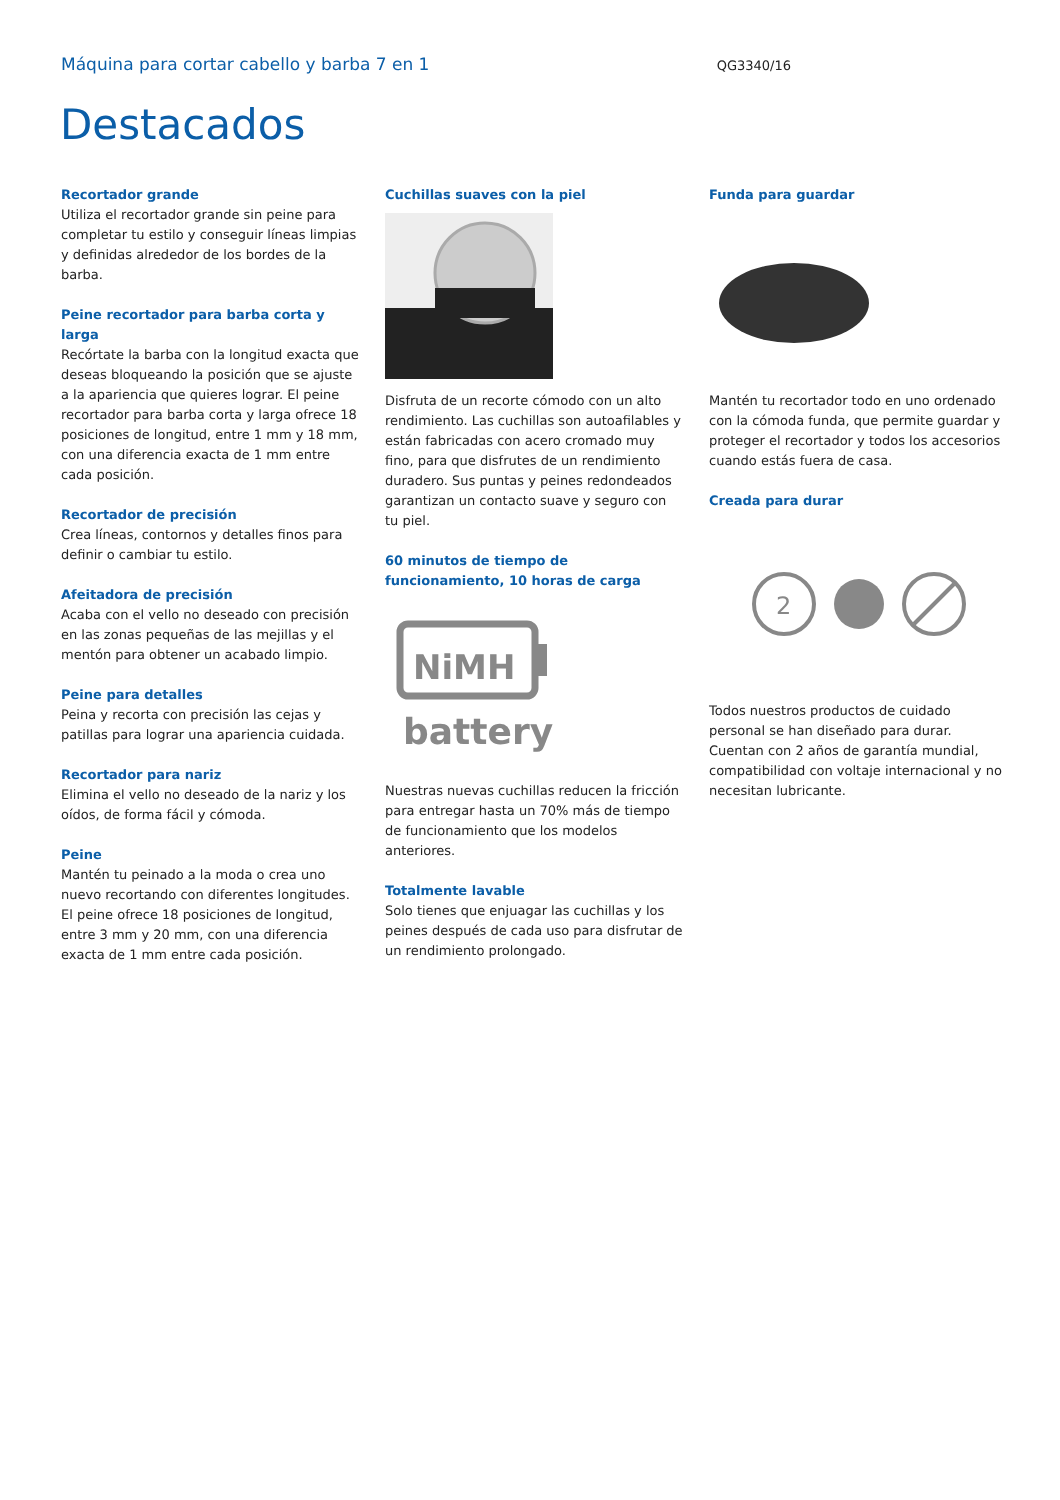Máquina para cortar cabello y barba 7 en 1 QG3340/16
Destacados
Recortador grande
Utiliza el recortador grande sin peine para completar tu estilo y conseguir líneas limpias y definidas alrededor de los bordes de la barba.
Peine recortador para barba corta y larga
Recórtate la barba con la longitud exacta que deseas bloqueando la posición que se ajuste a la apariencia que quieres lograr. El peine recortador para barba corta y larga ofrece 18 posiciones de longitud, entre 1 mm y 18 mm, con una diferencia exacta de 1 mm entre cada posición.
Recortador de precisión
Crea líneas, contornos y detalles finos para definir o cambiar tu estilo.
Afeitadora de precisión
Acaba con el vello no deseado con precisión en las zonas pequeñas de las mejillas y el mentón para obtener un acabado limpio.
Peine para detalles
Peina y recorta con precisión las cejas y patillas para lograr una apariencia cuidada.
Recortador para nariz
Elimina el vello no deseado de la nariz y los oídos, de forma fácil y cómoda.
Peine
Mantén tu peinado a la moda o crea uno nuevo recortando con diferentes longitudes. El peine ofrece 18 posiciones de longitud, entre 3 mm y 20 mm, con una diferencia exacta de 1 mm entre cada posición.
Cuchillas suaves con la piel
Disfruta de un recorte cómodo con un alto rendimiento. Las cuchillas son autoafilables y están fabricadas con acero cromado muy fino, para que disfrutes de un rendimiento duradero. Sus puntas y peines redondeados garantizan un contacto suave y seguro con tu piel.
60 minutos de tiempo de funcionamiento, 10 horas de carga
NiMH
battery
Nuestras nuevas cuchillas reducen la fricción para entregar hasta un 70% más de tiempo de funcionamiento que los modelos anteriores.
Totalmente lavable
Solo tienes que enjuagar las cuchillas y los peines después de cada uso para disfrutar de un rendimiento prolongado.
Funda para guardar
Mantén tu recortador todo en uno ordenado con la cómoda funda, que permite guardar y proteger el recortador y todos los accesorios cuando estás fuera de casa.
Creada para durar
2
Todos nuestros productos de cuidado personal se han diseñado para durar. Cuentan con 2 años de garantía mundial, compatibilidad con voltaje internacional y no necesitan lubricante.